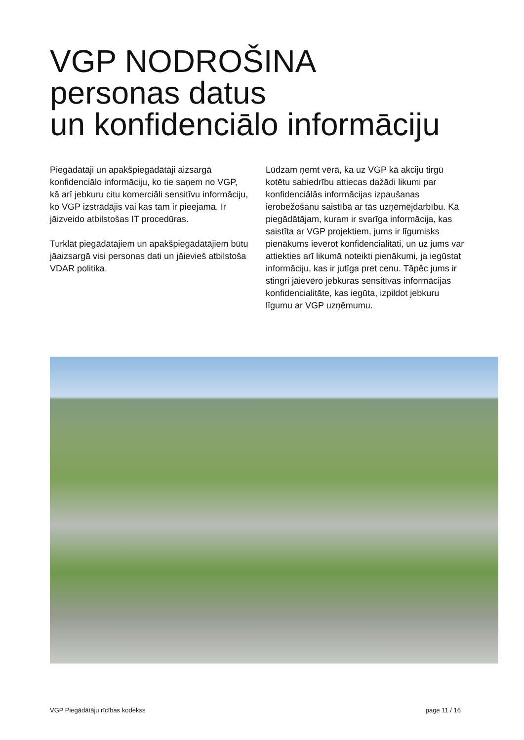VGP NODROŠINA
personas datus
un konfidenciālo informāciju
Piegādātāji un apakšpiegādātāji aizsargā konfidenciālo informāciju, ko tie saņem no VGP, kā arī jebkuru citu komerciāli sensitīvu informāciju, ko VGP izstrādājis vai kas tam ir pieejama. Ir jāizveido atbilstošas IT procedūras.
Turklāt piegādātājiem un apakšpiegādātājiem būtu jāaizsargā visi personas dati un jāievieš atbilstoša VDAR politika.
Lūdzam ņemt vērā, ka uz VGP kā akciju tirgū kotētu sabiedrību attiecas dažādi likumi par konfidenciālās informācijas izpaušanas ierobežošanu saistībā ar tās uzņēmējdarbību. Kā piegādātājam, kuram ir svarīga informācija, kas saistīta ar VGP projektiem, jums ir līgumisks pienākums ievērot konfidencialitāti, un uz jums var attiekties arī likumā noteikti pienākumi, ja iegūstat informāciju, kas ir jutīga pret cenu. Tāpēc jums ir stingri jāievēro jebkuras sensitīvas informācijas konfidencialitāte, kas iegūta, izpildot jebkuru līgumu ar VGP uzņēmumu.
VGP Piegādātāju rīcības kodekss page 11 / 16